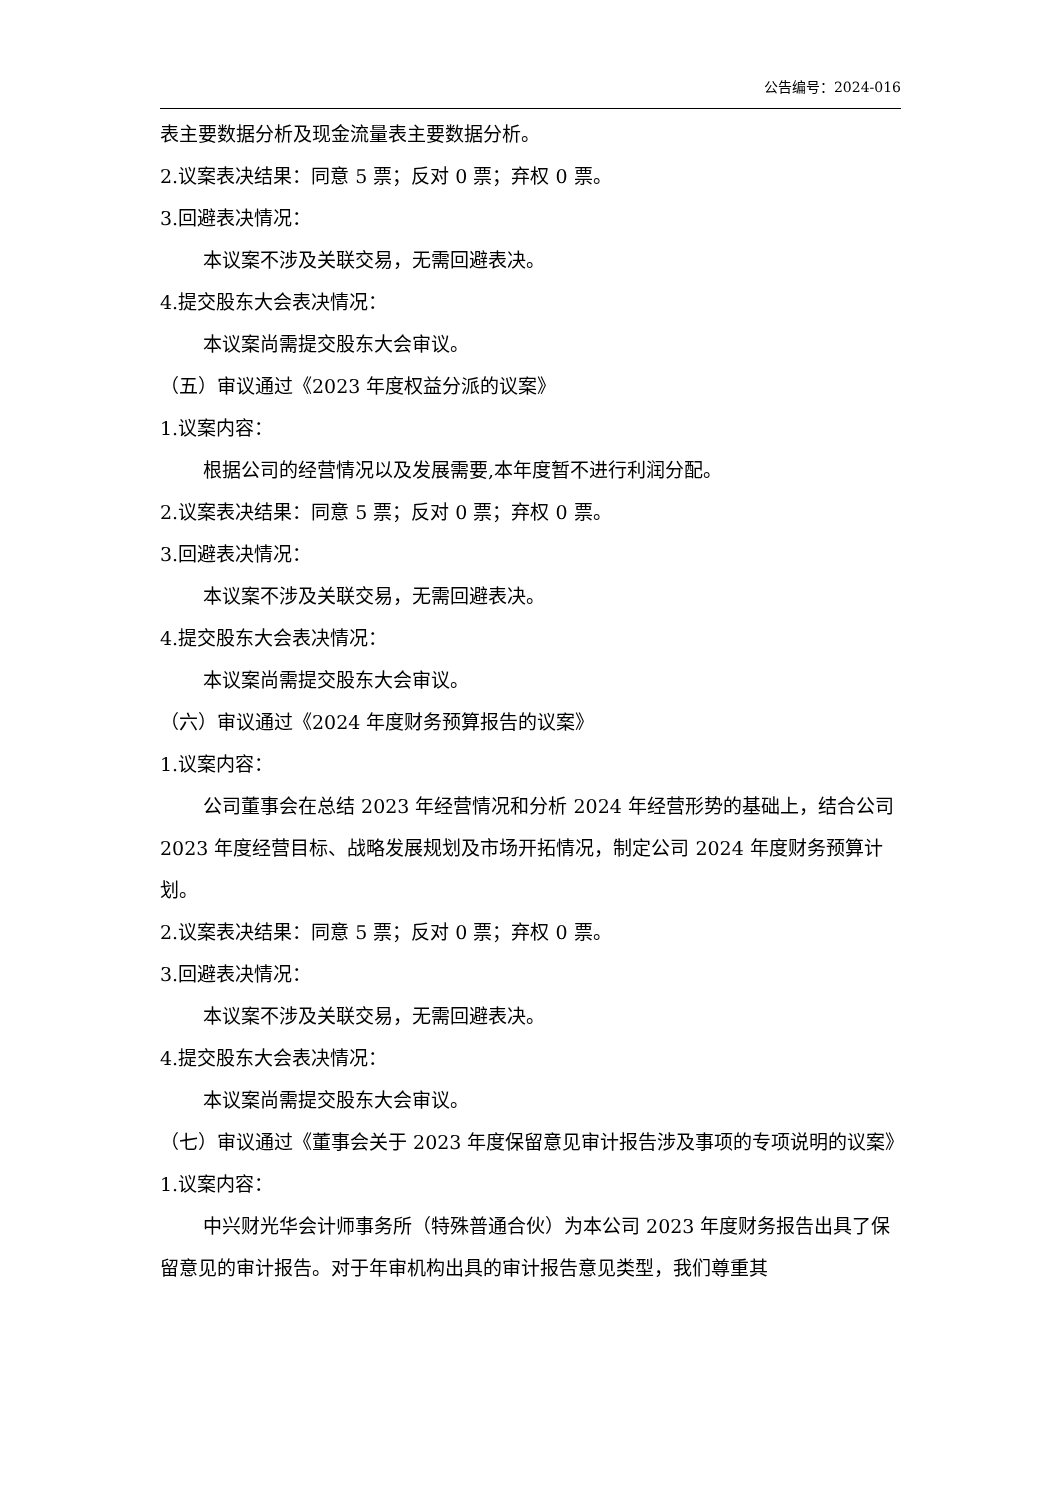公告编号：2024-016
表主要数据分析及现金流量表主要数据分析。
2.议案表决结果：同意 5 票；反对 0 票；弃权 0 票。
3.回避表决情况：
本议案不涉及关联交易，无需回避表决。
4.提交股东大会表决情况：
本议案尚需提交股东大会审议。
（五）审议通过《2023 年度权益分派的议案》
1.议案内容：
根据公司的经营情况以及发展需要,本年度暂不进行利润分配。
2.议案表决结果：同意 5 票；反对 0 票；弃权 0 票。
3.回避表决情况：
本议案不涉及关联交易，无需回避表决。
4.提交股东大会表决情况：
本议案尚需提交股东大会审议。
（六）审议通过《2024 年度财务预算报告的议案》
1.议案内容：
公司董事会在总结 2023 年经营情况和分析 2024 年经营形势的基础上，结合公司 2023 年度经营目标、战略发展规划及市场开拓情况，制定公司 2024 年度财务预算计划。
2.议案表决结果：同意 5 票；反对 0 票；弃权 0 票。
3.回避表决情况：
本议案不涉及关联交易，无需回避表决。
4.提交股东大会表决情况：
本议案尚需提交股东大会审议。
（七）审议通过《董事会关于 2023 年度保留意见审计报告涉及事项的专项说明的议案》
1.议案内容：
中兴财光华会计师事务所（特殊普通合伙）为本公司 2023 年度财务报告出具了保留意见的审计报告。对于年审机构出具的审计报告意见类型，我们尊重其